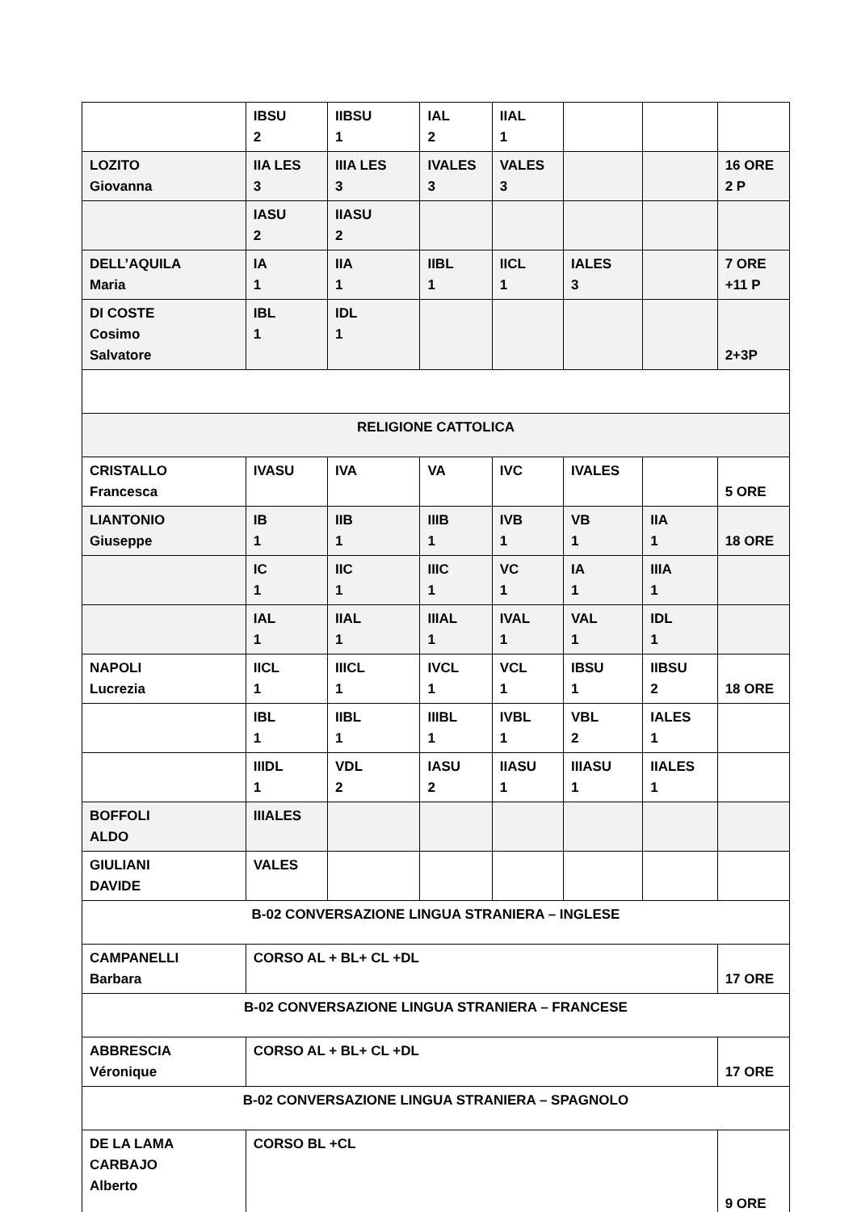| | IBSU 2 | IIBSU 1 | IAL 2 | IIAL 1 | | | |
| LOZITO Giovanna | IIA LES 3 | IIIA LES 3 | IVALES 3 | VALES 3 | | | 16 ORE 2 P |
| | IASU 2 | IIASU 2 | | | | | |
| DELL’AQUILA Maria | IA 1 | IIA 1 | IIBL 1 | IICL 1 | IALES 3 | | 7 ORE +11 P |
| DI COSTE Cosimo Salvatore | IBL 1 | IDL 1 | | | | | 2+3P |
| RELIGIONE CATTOLICA | | | | | | | |
| CRISTALLO Francesca | IVASU | IVA | VA | IVC | IVALES | | 5 ORE |
| LIANTONIO Giuseppe | IB 1 | IIB 1 | IIIB 1 | IVB 1 | VB 1 | IIA 1 | 18 ORE |
| | IC 1 | IIC 1 | IIIC 1 | VC 1 | IA 1 | IIIA 1 | |
| | IAL 1 | IIAL 1 | IIIAL 1 | IVAL 1 | VAL 1 | IDL 1 | |
| NAPOLI Lucrezia | IICL 1 | IIICL 1 | IVCL 1 | VCL 1 | IBSU 1 | IIBSU 2 | 18 ORE |
| | IBL 1 | IIBL 1 | IIIBL 1 | IVBL 1 | VBL 2 | IALES 1 | |
| | IIIDL 1 | VDL 2 | IASU 2 | IIASU 1 | IIIASU 1 | IIALES 1 | |
| BOFFOLI ALDO | IIIALES | | | | | | |
| GIULIANI DAVIDE | VALES | | | | | | |
| B-02 CONVERSAZIONE LINGUA STRANIERA – INGLESE | | | | | | | |
| CAMPANELLI Barbara | CORSO AL + BL+ CL +DL | | | | | | 17 ORE |
| B-02 CONVERSAZIONE LINGUA STRANIERA – FRANCESE | | | | | | | |
| ABBRESCIA Véronique | CORSO AL + BL+ CL +DL | | | | | | 17 ORE |
| B-02 CONVERSAZIONE LINGUA STRANIERA – SPAGNOLO | | | | | | | |
| DE LA LAMA CARBAJO Alberto | CORSO BL +CL | | | | | | 9 ORE |